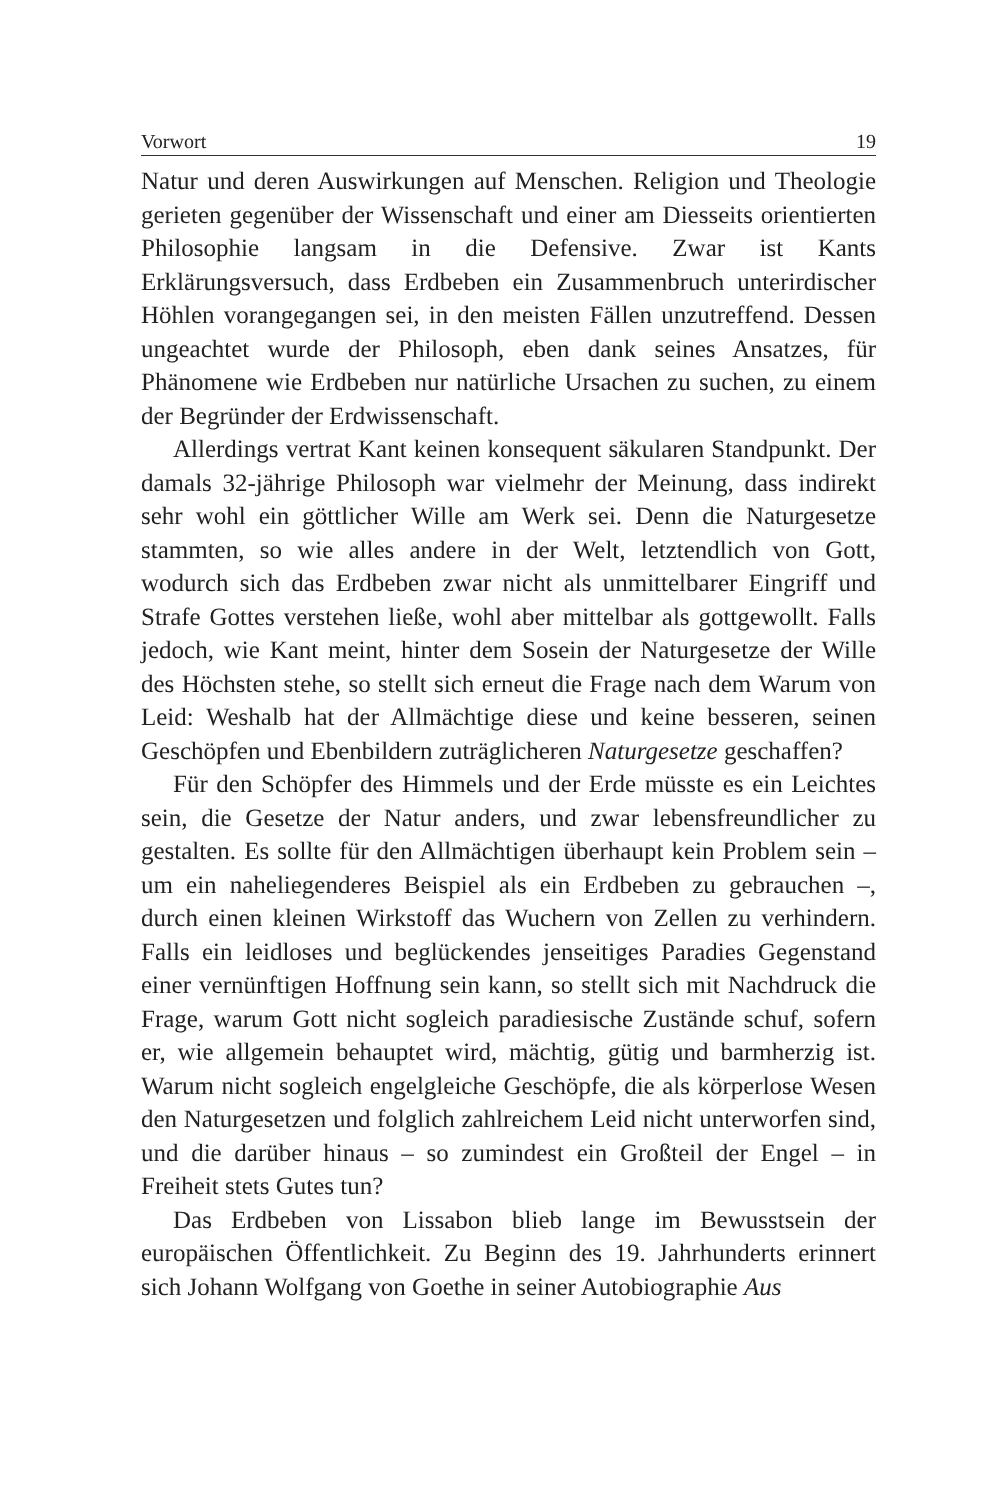Vorwort 19
Natur und deren Auswirkungen auf Menschen. Religion und Theologie gerieten gegenüber der Wissenschaft und einer am Diesseits orientierten Philosophie langsam in die Defensive. Zwar ist Kants Erklärungsversuch, dass Erdbeben ein Zusammenbruch unterirdischer Höhlen vorangegangen sei, in den meisten Fällen unzutreffend. Dessen ungeachtet wurde der Philosoph, eben dank seines Ansatzes, für Phänomene wie Erdbeben nur natürliche Ursachen zu suchen, zu einem der Begründer der Erdwissenschaft.
Allerdings vertrat Kant keinen konsequent säkularen Standpunkt. Der damals 32-jährige Philosoph war vielmehr der Meinung, dass indirekt sehr wohl ein göttlicher Wille am Werk sei. Denn die Naturgesetze stammten, so wie alles andere in der Welt, letztendlich von Gott, wodurch sich das Erdbeben zwar nicht als unmittelbarer Eingriff und Strafe Gottes verstehen ließe, wohl aber mittelbar als gottgewollt. Falls jedoch, wie Kant meint, hinter dem Sosein der Naturgesetze der Wille des Höchsten stehe, so stellt sich erneut die Frage nach dem Warum von Leid: Weshalb hat der Allmächtige diese und keine besseren, seinen Geschöpfen und Ebenbildern zuträglicheren Naturgesetze geschaffen?
Für den Schöpfer des Himmels und der Erde müsste es ein Leichtes sein, die Gesetze der Natur anders, und zwar lebensfreundlicher zu gestalten. Es sollte für den Allmächtigen überhaupt kein Problem sein – um ein naheliegenderes Beispiel als ein Erdbeben zu gebrauchen –, durch einen kleinen Wirkstoff das Wuchern von Zellen zu verhindern. Falls ein leidloses und beglückendes jenseitiges Paradies Gegenstand einer vernünftigen Hoffnung sein kann, so stellt sich mit Nachdruck die Frage, warum Gott nicht sogleich paradiesische Zustände schuf, sofern er, wie allgemein behauptet wird, mächtig, gütig und barmherzig ist. Warum nicht sogleich engelgleiche Geschöpfe, die als körperlose Wesen den Naturgesetzen und folglich zahlreichem Leid nicht unterworfen sind, und die darüber hinaus – so zumindest ein Großteil der Engel – in Freiheit stets Gutes tun?
Das Erdbeben von Lissabon blieb lange im Bewusstsein der europäischen Öffentlichkeit. Zu Beginn des 19. Jahrhunderts erinnert sich Johann Wolfgang von Goethe in seiner Autobiographie Aus